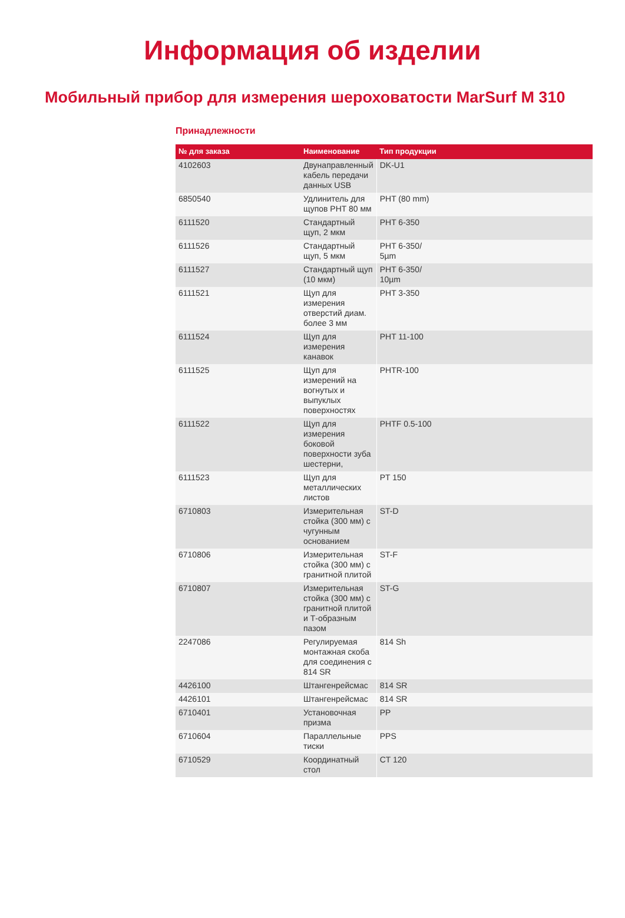Информация об изделии
Мобильный прибор для измерения шероховатости MarSurf M 310
Принадлежности
| № для заказа | Наименование | Тип продукции |
| --- | --- | --- |
| 4102603 | Двунаправленный кабель передачи данных USB | DK-U1 |
| 6850540 | Удлинитель для щупов PHT 80 мм | PHT (80 mm) |
| 6111520 | Стандартный щуп, 2 мкм | PHT 6-350 |
| 6111526 | Стандартный щуп, 5 мкм | PHT 6-350/ 5µm |
| 6111527 | Стандартный щуп (10 мкм) | PHT 6-350/ 10µm |
| 6111521 | Щуп для измерения отверстий диам. более 3 мм | PHT 3-350 |
| 6111524 | Щуп для измерения канавок | PHT 11-100 |
| 6111525 | Щуп для измерений на вогнутых и выпуклых поверхностях | PHTR-100 |
| 6111522 | Щуп для измерения боковой поверхности зуба шестерни, | PHTF 0.5-100 |
| 6111523 | Щуп для металлических листов | PT 150 |
| 6710803 | Измерительная стойка (300 мм) с чугунным основанием | ST-D |
| 6710806 | Измерительная стойка (300 мм) с гранитной плитой | ST-F |
| 6710807 | Измерительная стойка (300 мм) с гранитной плитой и Т-образным пазом | ST-G |
| 2247086 | Регулируемая монтажная скоба для соединения с 814 SR | 814 Sh |
| 4426100 | Штангенрейсмас | 814 SR |
| 4426101 | Штангенрейсмас | 814 SR |
| 6710401 | Установочная призма | PP |
| 6710604 | Параллельные тиски | PPS |
| 6710529 | Координатный стол | CT 120 |